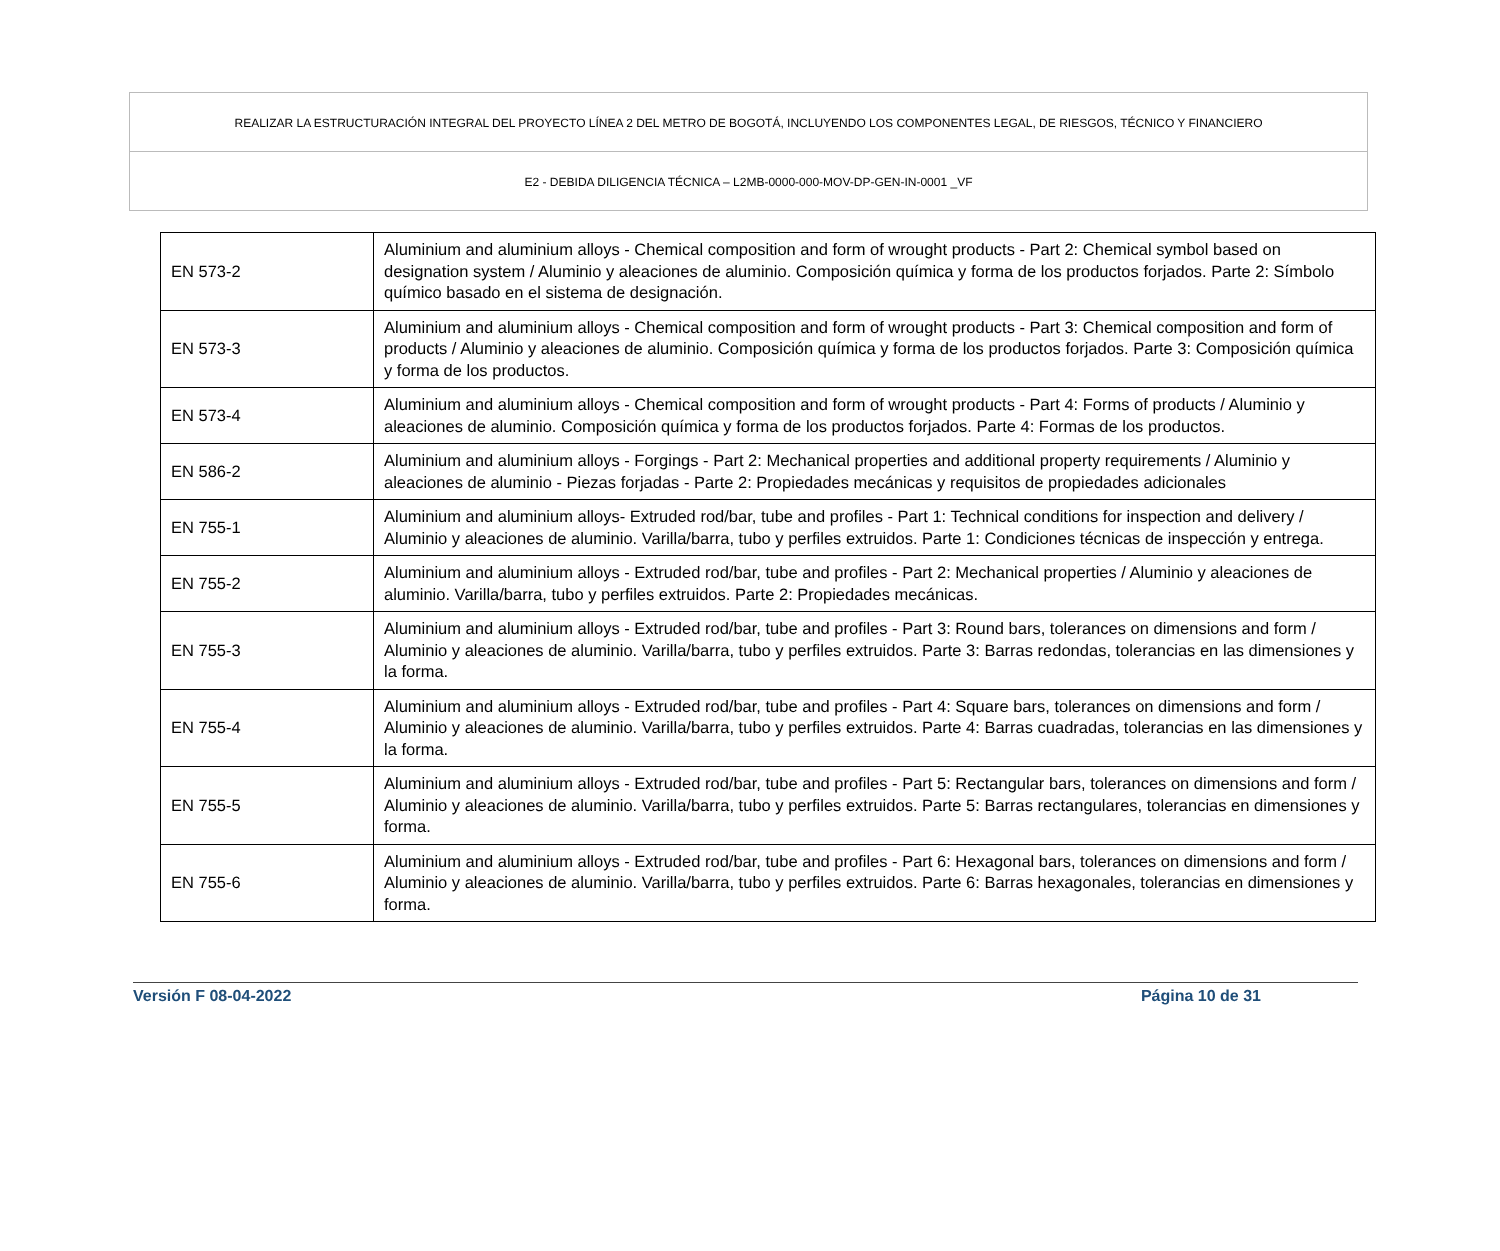REALIZAR LA ESTRUCTURACIÓN INTEGRAL DEL PROYECTO LÍNEA 2 DEL METRO DE BOGOTÁ, INCLUYENDO LOS COMPONENTES LEGAL, DE RIESGOS, TÉCNICO Y FINANCIERO
E2 - DEBIDA DILIGENCIA TÉCNICA – L2MB-0000-000-MOV-DP-GEN-IN-0001 _VF
| EN 573-2 | Aluminium and aluminium alloys - Chemical composition and form of wrought products - Part 2: Chemical symbol based on designation system / Aluminio y aleaciones de aluminio. Composición química y forma de los productos forjados. Parte 2: Símbolo químico basado en el sistema de designación. |
| EN 573-3 | Aluminium and aluminium alloys - Chemical composition and form of wrought products - Part 3: Chemical composition and form of products / Aluminio y aleaciones de aluminio. Composición química y forma de los productos forjados. Parte 3: Composición química y forma de los productos. |
| EN 573-4 | Aluminium and aluminium alloys - Chemical composition and form of wrought products - Part 4: Forms of products / Aluminio y aleaciones de aluminio. Composición química y forma de los productos forjados. Parte 4: Formas de los productos. |
| EN 586-2 | Aluminium and aluminium alloys - Forgings - Part 2: Mechanical properties and additional property requirements / Aluminio y aleaciones de aluminio - Piezas forjadas - Parte 2: Propiedades mecánicas y requisitos de propiedades adicionales |
| EN 755-1 | Aluminium and aluminium alloys- Extruded rod/bar, tube and profiles - Part 1: Technical conditions for inspection and delivery / Aluminio y aleaciones de aluminio. Varilla/barra, tubo y perfiles extruidos. Parte 1: Condiciones técnicas de inspección y entrega. |
| EN 755-2 | Aluminium and aluminium alloys - Extruded rod/bar, tube and profiles - Part 2: Mechanical properties / Aluminio y aleaciones de aluminio. Varilla/barra, tubo y perfiles extruidos. Parte 2: Propiedades mecánicas. |
| EN 755-3 | Aluminium and aluminium alloys - Extruded rod/bar, tube and profiles - Part 3: Round bars, tolerances on dimensions and form / Aluminio y aleaciones de aluminio. Varilla/barra, tubo y perfiles extruidos. Parte 3: Barras redondas, tolerancias en las dimensiones y la forma. |
| EN 755-4 | Aluminium and aluminium alloys - Extruded rod/bar, tube and profiles - Part 4: Square bars, tolerances on dimensions and form / Aluminio y aleaciones de aluminio. Varilla/barra, tubo y perfiles extruidos. Parte 4: Barras cuadradas, tolerancias en las dimensiones y la forma. |
| EN 755-5 | Aluminium and aluminium alloys - Extruded rod/bar, tube and profiles - Part 5: Rectangular bars, tolerances on dimensions and form / Aluminio y aleaciones de aluminio. Varilla/barra, tubo y perfiles extruidos. Parte 5: Barras rectangulares, tolerancias en dimensiones y forma. |
| EN 755-6 | Aluminium and aluminium alloys - Extruded rod/bar, tube and profiles - Part 6: Hexagonal bars, tolerances on dimensions and form / Aluminio y aleaciones de aluminio. Varilla/barra, tubo y perfiles extruidos. Parte 6: Barras hexagonales, tolerancias en dimensiones y forma. |
Versión F 08-04-2022 Página 10 de 31